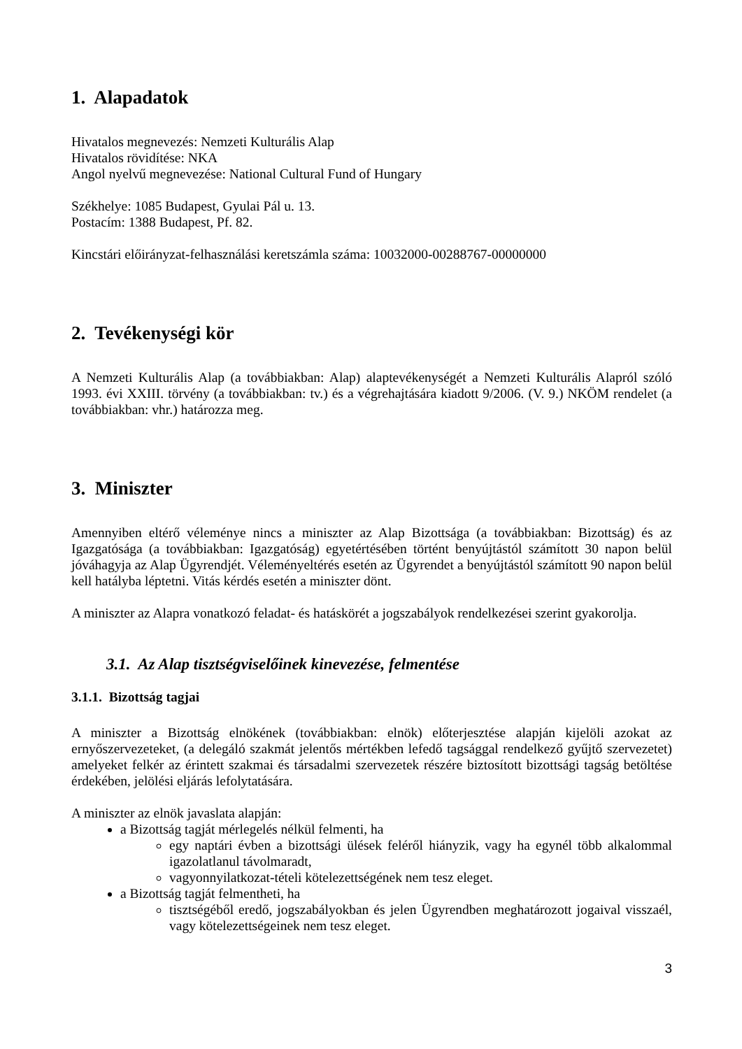1. Alapadatok
Hivatalos megnevezés: Nemzeti Kulturális Alap
Hivatalos rövidítése: NKA
Angol nyelvű megnevezése: National Cultural Fund of Hungary
Székhelye: 1085 Budapest, Gyulai Pál u. 13.
Postacím: 1388 Budapest, Pf. 82.
Kincstári előirányzat-felhasználási keretszámla száma: 10032000-00288767-00000000
2. Tevékenységi kör
A Nemzeti Kulturális Alap (a továbbiakban: Alap) alaptevékenységét a Nemzeti Kulturális Alapról szóló 1993. évi XXIII. törvény (a továbbiakban: tv.) és a végrehajtására kiadott 9/2006. (V. 9.) NKÖM rendelet (a továbbiakban: vhr.) határozza meg.
3. Miniszter
Amennyiben eltérő véleménye nincs a miniszter az Alap Bizottsága (a továbbiakban: Bizottság) és az Igazgatósága (a továbbiakban: Igazgatóság) egyetértésében történt benyújtástól számított 30 napon belül jóváhagyja az Alap Ügyrendjét. Véleményeltérés esetén az Ügyrendet a benyújtástól számított 90 napon belül kell hatályba léptetni. Vitás kérdés esetén a miniszter dönt.
A miniszter az Alapra vonatkozó feladat- és hatáskörét a jogszabályok rendelkezései szerint gyakorolja.
3.1. Az Alap tisztségviselőinek kinevezése, felmentése
3.1.1. Bizottság tagjai
A miniszter a Bizottság elnökének (továbbiakban: elnök) előterjesztése alapján kijelöli azokat az ernyőszervezeteket, (a delegáló szakmát jelentős mértékben lefedő tagsággal rendelkező gyűjtő szervezetet) amelyeket felkér az érintett szakmai és társadalmi szervezetek részére biztosított bizottsági tagság betöltése érdekében, jelölési eljárás lefolytatására.
A miniszter az elnök javaslata alapján:
a Bizottság tagját mérlegelés nélkül felmenti, ha
egy naptári évben a bizottsági ülések feléről hiányzik, vagy ha egynél több alkalommal igazolatlanul távolmaradt,
vagyonnyilatkozat-tételi kötelezettségének nem tesz eleget.
a Bizottság tagját felmentheti, ha
tisztségéből eredő, jogszabályokban és jelen Ügyrendben meghatározott jogaival visszaél, vagy kötelezettségeinek nem tesz eleget.
3